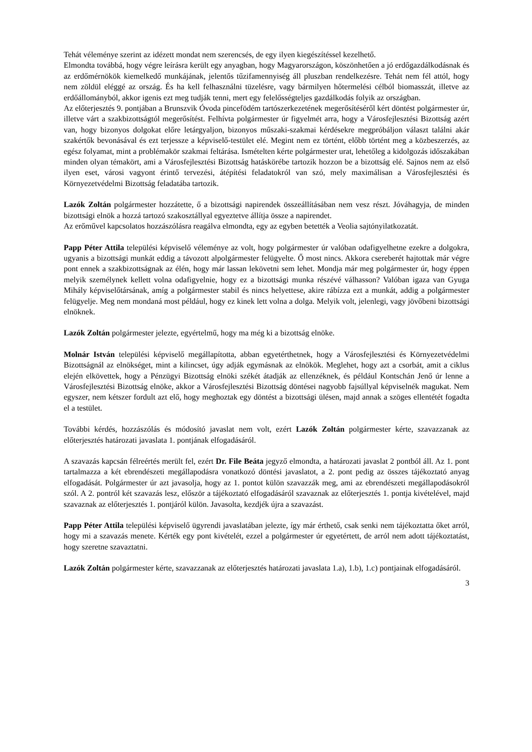Tehát véleménye szerint az idézett mondat nem szerencsés, de egy ilyen kiegészítéssel kezelhető.
Elmondta továbbá, hogy végre leírásra került egy anyagban, hogy Magyarországon, köszönhetően a jó erdőgazdálkodásnak és az erdőmérnökök kiemelkedő munkájának, jelentős tűzifamennyiség áll pluszban rendelkezésre. Tehát nem fél attól, hogy nem zöldül eléggé az ország. És ha kell felhasználni tüzelésre, vagy bármilyen hőtermelési célból biomasszát, illetve az erdőállományból, akkor igenis ezt meg tudják tenni, mert egy felelősségteljes gazdálkodás folyik az országban.
Az előterjesztés 9. pontjában a Brunszvik Óvoda pincefödém tartószerkezetének megerősítéséről kért döntést polgármester úr, illetve várt a szakbizottságtól megerősítést. Felhívta polgármester úr figyelmét arra, hogy a Városfejlesztési Bizottság azért van, hogy bizonyos dolgokat előre letárgyaljon, bizonyos műszaki-szakmai kérdésekre megpróbáljon választ találni akár szakértők bevonásával és ezt terjessze a képviselő-testület elé. Megint nem ez történt, előbb történt meg a közbeszerzés, az egész folyamat, mint a problémakör szakmai feltárása. Ismételten kérte polgármester urat, lehetőleg a kidolgozás időszakában minden olyan témakört, ami a Városfejlesztési Bizottság hatáskörébe tartozik hozzon be a bizottság elé. Sajnos nem az első ilyen eset, városi vagyont érintő tervezési, átépítési feladatokról van szó, mely maximálisan a Városfejlesztési és Környezetvédelmi Bizottság feladatába tartozik.
Lazók Zoltán polgármester hozzátette, ő a bizottsági napirendek összeállításában nem vesz részt. Jóváhagyja, de minden bizottsági elnök a hozzá tartozó szakosztállyal egyeztetve állítja össze a napirendet.
Az erőművel kapcsolatos hozzászólásra reagálva elmondta, egy az egyben betették a Veolia sajtónyilatkozatát.
Papp Péter Attila települési képviselő véleménye az volt, hogy polgármester úr valóban odafigyelhetne ezekre a dolgokra, ugyanis a bizottsági munkát eddig a távozott alpolgármester felügyelte. Ő most nincs. Akkora csereberét hajtottak már végre pont ennek a szakbizottságnak az élén, hogy már lassan lekövetni sem lehet. Mondja már meg polgármester úr, hogy éppen melyik személynek kellett volna odafigyelnie, hogy ez a bizottsági munka részévé válhasson? Valóban igaza van Gyuga Mihály képviselőtársának, amíg a polgármester stabil és nincs helyettese, akire rábízza ezt a munkát, addig a polgármester felügyelje. Meg nem mondaná most például, hogy ez kinek lett volna a dolga. Melyik volt, jelenlegi, vagy jövőbeni bizottsági elnöknek.
Lazók Zoltán polgármester jelezte, egyértelmű, hogy ma még ki a bizottság elnöke.
Molnár István települési képviselő megállapította, abban egyetérthetnek, hogy a Városfejlesztési és Környezetvédelmi Bizottságnál az elnökséget, mint a kilincset, úgy adják egymásnak az elnökök. Meglehet, hogy azt a csorbát, amit a ciklus elején elkövettek, hogy a Pénzügyi Bizottság elnöki székét átadják az ellenzéknek, és például Kontschán Jenő úr lenne a Városfejlesztési Bizottság elnöke, akkor a Városfejlesztési Bizottság döntései nagyobb fajsúllyal képviselnék magukat. Nem egyszer, nem kétszer fordult azt elő, hogy meghoztak egy döntést a bizottsági ülésen, majd annak a szöges ellentétét fogadta el a testület.
További kérdés, hozzászólás és módosító javaslat nem volt, ezért Lazók Zoltán polgármester kérte, szavazzanak az előterjesztés határozati javaslata 1. pontjának elfogadásáról.
A szavazás kapcsán félreértés merült fel, ezért Dr. File Beáta jegyző elmondta, a határozati javaslat 2 pontból áll. Az 1. pont tartalmazza a két ebrendészeti megállapodásra vonatkozó döntési javaslatot, a 2. pont pedig az összes tájékoztató anyag elfogadását. Polgármester úr azt javasolja, hogy az 1. pontot külön szavazzák meg, ami az ebrendészeti megállapodásokról szól. A 2. pontról két szavazás lesz, először a tájékoztató elfogadásáról szavaznak az előterjesztés 1. pontja kivételével, majd szavaznak az előterjesztés 1. pontjáról külön. Javasolta, kezdjék újra a szavazást.
Papp Péter Attila települési képviselő ügyrendi javaslatában jelezte, így már érthető, csak senki nem tájékoztatta őket arról, hogy mi a szavazás menete. Kérték egy pont kivételét, ezzel a polgármester úr egyetértett, de arról nem adott tájékoztatást, hogy szeretne szavaztatni.
Lazók Zoltán polgármester kérte, szavazzanak az előterjesztés határozati javaslata 1.a), 1.b), 1.c) pontjainak elfogadásáról.
3